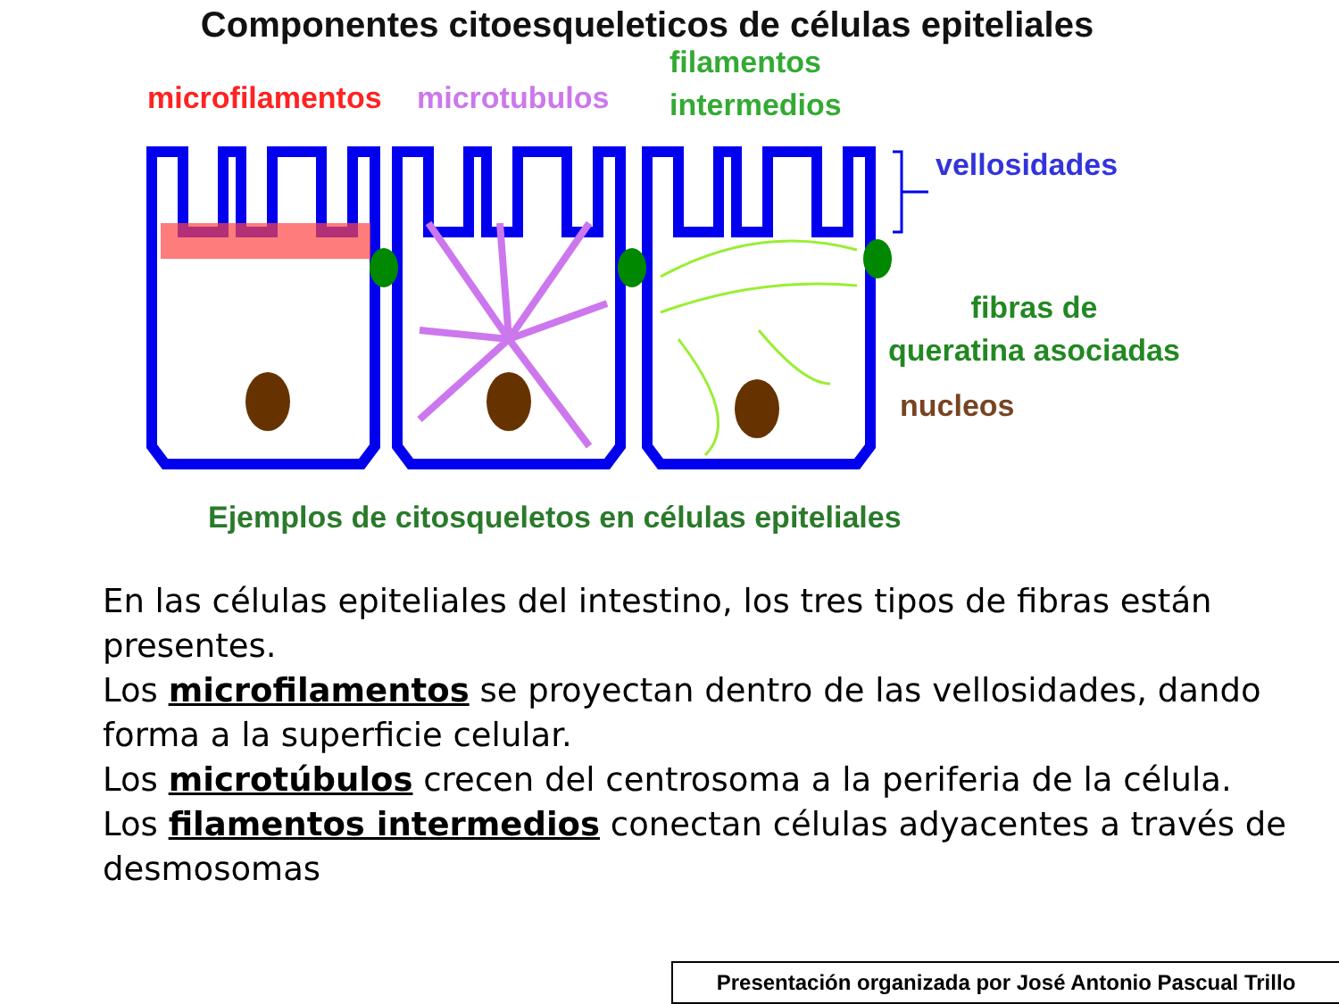Componentes citoesqueleticos de células epiteliales
microfilamentos microtubulos
filamentos
intermedios
vellosidades
fibras de
queratina asociadas
nucleos
Ejemplos de citosqueletos en células epiteliales
En las células epiteliales del intestino, los tres tipos de fibras están presentes.
Los microfilamentos se proyectan dentro de las vellosidades, dando forma a la superficie celular.
Los microtúbulos crecen del centrosoma a la periferia de la célula.
Los filamentos intermedios conectan células adyacentes a través de desmosomas
Presentación organizada por José Antonio Pascual Trillo